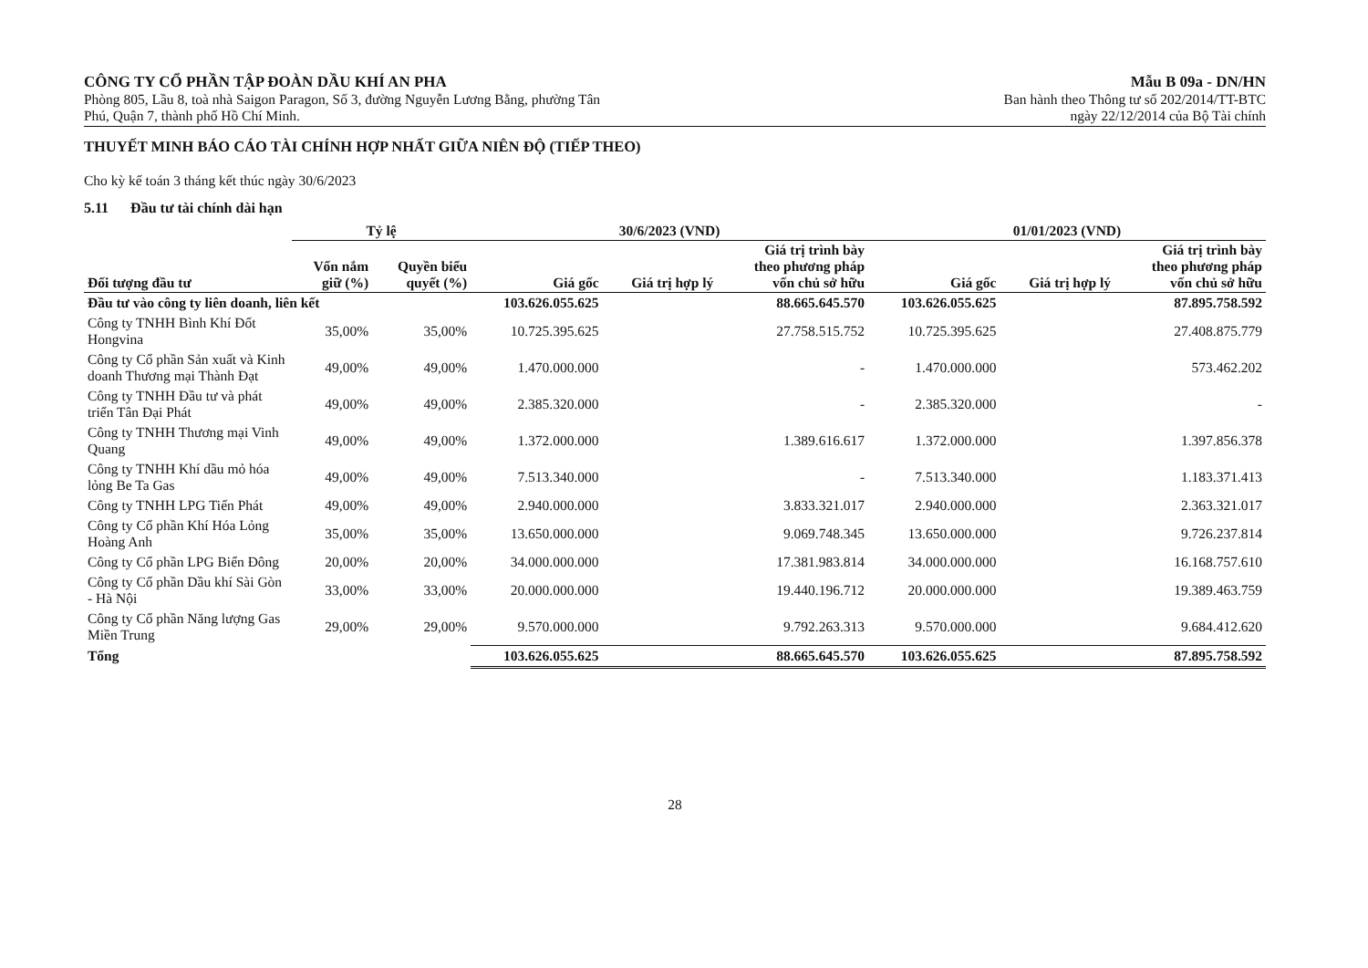CÔNG TY CỔ PHẦN TẬP ĐOÀN DẦU KHÍ AN PHA
Phòng 805, Lầu 8, toà nhà Saigon Paragon, Số 3, đường Nguyễn Lương Bằng, phường Tân
Phú, Quận 7, thành phố Hồ Chí Minh.
Mẫu B 09a - DN/HN
Ban hành theo Thông tư số 202/2014/TT-BTC
ngày 22/12/2014 của Bộ Tài chính
THUYẾT MINH BÁO CÁO TÀI CHÍNH HỢP NHẤT GIỮA NIÊN ĐỘ (TIẾP THEO)
Cho kỳ kế toán 3 tháng kết thúc ngày 30/6/2023
5.11 Đầu tư tài chính dài hạn
| | Tỷ lệ | | 30/6/2023 (VND) | | | 01/01/2023 (VND) | | |
| --- | --- | --- | --- | --- | --- | --- | --- | --- |
| Đối tượng đầu tư | Vốn nắm giữ (%) | Quyền biểu quyết (%) | Giá gốc | Giá trị hợp lý | Giá trị trình bày theo phương pháp vốn chủ sở hữu | Giá gốc | Giá trị hợp lý | Giá trị trình bày theo phương pháp vốn chủ sở hữu |
| Đầu tư vào công ty liên doanh, liên kết | | | 103.626.055.625 | | 88.665.645.570 | 103.626.055.625 | | 87.895.758.592 |
| Công ty TNHH Bình Khí Đốt Hongvina | 35,00% | 35,00% | 10.725.395.625 | | 27.758.515.752 | 10.725.395.625 | | 27.408.875.779 |
| Công ty Cổ phần Sản xuất và Kinh doanh Thương mại Thành Đạt | 49,00% | 49,00% | 1.470.000.000 | | - | 1.470.000.000 | | 573.462.202 |
| Công ty TNHH Đầu tư và phát triển Tân Đại Phát | 49,00% | 49,00% | 2.385.320.000 | | - | 2.385.320.000 | | - |
| Công ty TNHH Thương mại Vinh Quang | 49,00% | 49,00% | 1.372.000.000 | | 1.389.616.617 | 1.372.000.000 | | 1.397.856.378 |
| Công ty TNHH Khí dầu mỏ hóa lỏng Be Ta Gas | 49,00% | 49,00% | 7.513.340.000 | | - | 7.513.340.000 | | 1.183.371.413 |
| Công ty TNHH LPG Tiến Phát | 49,00% | 49,00% | 2.940.000.000 | | 3.833.321.017 | 2.940.000.000 | | 2.363.321.017 |
| Công ty Cổ phần Khí Hóa Lỏng Hoàng Anh | 35,00% | 35,00% | 13.650.000.000 | | 9.069.748.345 | 13.650.000.000 | | 9.726.237.814 |
| Công ty Cổ phần LPG Biển Đông | 20,00% | 20,00% | 34.000.000.000 | | 17.381.983.814 | 34.000.000.000 | | 16.168.757.610 |
| Công ty Cổ phần Dầu khí Sài Gòn - Hà Nội | 33,00% | 33,00% | 20.000.000.000 | | 19.440.196.712 | 20.000.000.000 | | 19.389.463.759 |
| Công ty Cổ phần Năng lượng Gas Miền Trung | 29,00% | 29,00% | 9.570.000.000 | | 9.792.263.313 | 9.570.000.000 | | 9.684.412.620 |
| Tổng | | | 103.626.055.625 | | 88.665.645.570 | 103.626.055.625 | | 87.895.758.592 |
28